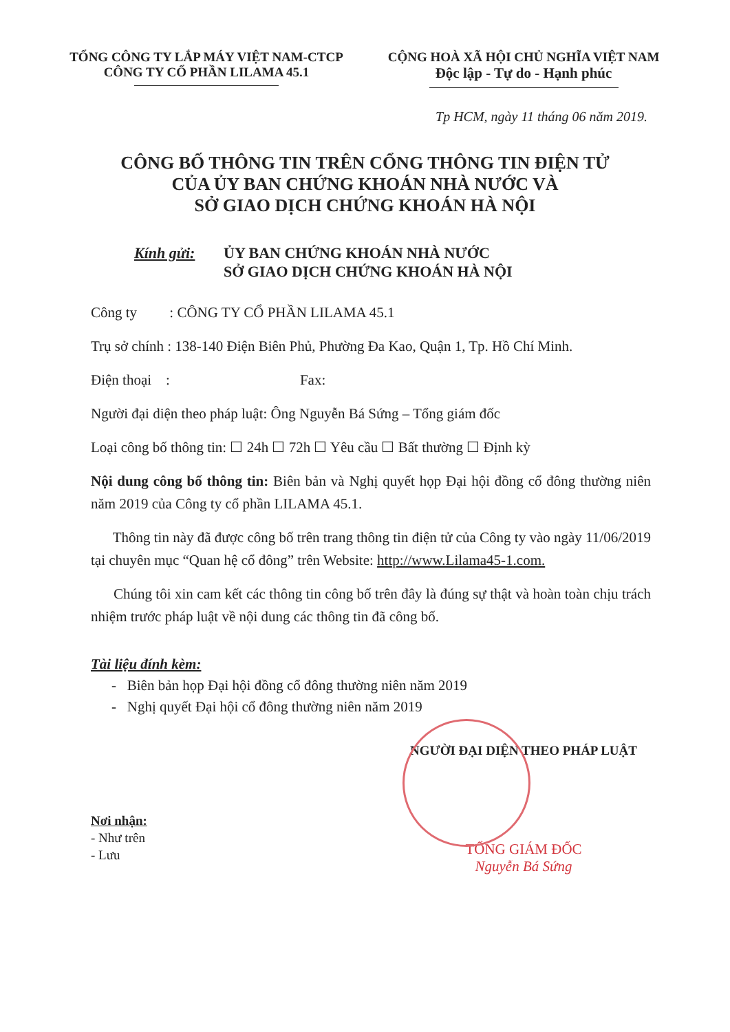TỔNG CÔNG TY LẮP MÁY VIỆT NAM-CTCP
CÔNG TY CỔ PHẦN LILAMA 45.1
CỘNG HOÀ XÃ HỘI CHỦ NGHĨA VIỆT NAM
Độc lập - Tự do - Hạnh phúc
Tp HCM, ngày 11 tháng 06 năm 2019.
CÔNG BỐ THÔNG TIN TRÊN CỔNG THÔNG TIN ĐIỆN TỬ
CỦA ỦY BAN CHỨNG KHOÁN NHÀ NƯỚC VÀ
SỞ GIAO DỊCH CHỨNG KHOÁN HÀ NỘI
Kính gửi: ỦY BAN CHỨNG KHOÁN NHÀ NƯỚC
SỞ GIAO DỊCH CHỨNG KHOÁN HÀ NỘI
Công ty : CÔNG TY CỔ PHẦN LILAMA 45.1
Trụ sở chính : 138-140 Điện Biên Phủ, Phường Đa Kao, Quận 1, Tp. Hồ Chí Minh.
Điện thoại : Fax:
Người đại diện theo pháp luật: Ông Nguyễn Bá Sứng – Tổng giám đốc
Loại công bố thông tin: ☐ 24h ☐ 72h ☐ Yêu cầu ☐ Bất thường ☐ Định kỳ
Nội dung công bố thông tin: Biên bản và Nghị quyết họp Đại hội đồng cổ đông thường niên năm 2019 của Công ty cổ phần LILAMA 45.1.
Thông tin này đã được công bố trên trang thông tin điện tử của Công ty vào ngày 11/06/2019 tại chuyên mục “Quan hệ cổ đông” trên Website: http://www.Lilama45-1.com.
Chúng tôi xin cam kết các thông tin công bố trên đây là đúng sự thật và hoàn toàn chịu trách nhiệm trước pháp luật về nội dung các thông tin đã công bố.
Tài liệu đính kèm:
- Biên bản họp Đại hội đồng cổ đông thường niên năm 2019
- Nghị quyết Đại hội cổ đông thường niên năm 2019
Nơi nhận:
- Như trên
- Lưu
NGƯỜI ĐẠI DIỆN THEO PHÁP LUẬT
TỔNG GIÁM ĐỐC
Nguyễn Bá Sứng